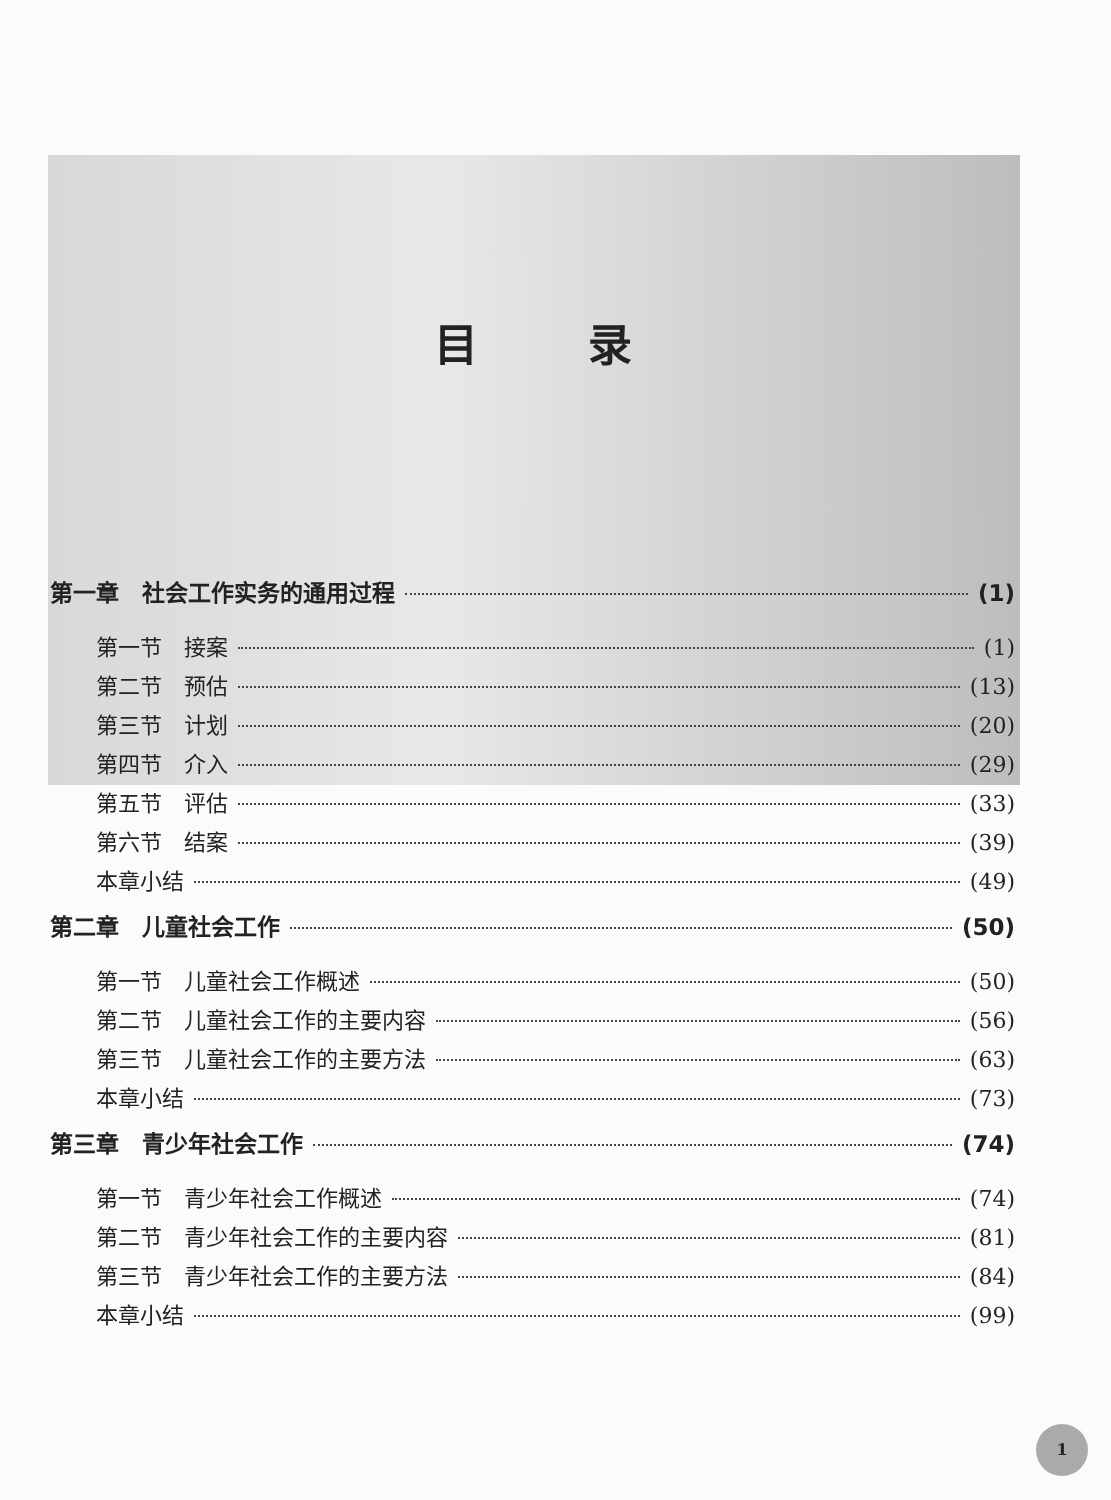目录
第一章　社会工作实务的通用过程 (1)
第一节　接案 (1)
第二节　预估 (13)
第三节　计划 (20)
第四节　介入 (29)
第五节　评估 (33)
第六节　结案 (39)
本章小结 (49)
第二章　儿童社会工作 (50)
第一节　儿童社会工作概述 (50)
第二节　儿童社会工作的主要内容 (56)
第三节　儿童社会工作的主要方法 (63)
本章小结 (73)
第三章　青少年社会工作 (74)
第一节　青少年社会工作概述 (74)
第二节　青少年社会工作的主要内容 (81)
第三节　青少年社会工作的主要方法 (84)
本章小结 (99)
1